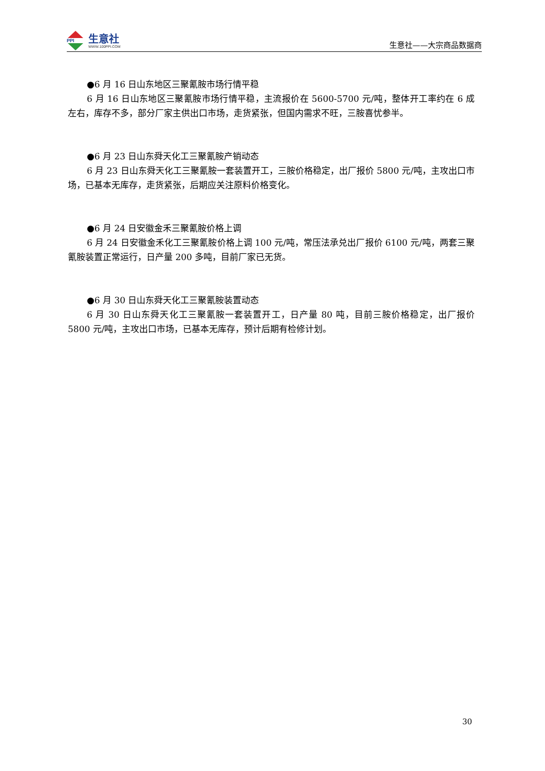PPI
生意社
WWW.100PPI.COM
生意社——大宗商品数据商
●6 月 16 日山东地区三聚氰胺市场行情平稳
6 月 16 日山东地区三聚氰胺市场行情平稳，主流报价在 5600-5700 元/吨，整体开工率约在 6 成左右，库存不多，部分厂家主供出口市场，走货紧张，但国内需求不旺，三胺喜忧参半。
●6 月 23 日山东舜天化工三聚氰胺产销动态
6 月 23 日山东舜天化工三聚氰胺一套装置开工，三胺价格稳定，出厂报价 5800 元/吨，主攻出口市场，已基本无库存，走货紧张，后期应关注原料价格变化。
●6 月 24 日安徽金禾三聚氰胺价格上调
6 月 24 日安徽金禾化工三聚氰胺价格上调 100 元/吨，常压法承兑出厂报价 6100 元/吨，两套三聚氰胺装置正常运行，日产量 200 多吨，目前厂家已无货。
●6 月 30 日山东舜天化工三聚氰胺装置动态
6 月 30 日山东舜天化工三聚氰胺一套装置开工，日产量 80 吨，目前三胺价格稳定，出厂报价 5800 元/吨，主攻出口市场，已基本无库存，预计后期有检修计划。
30